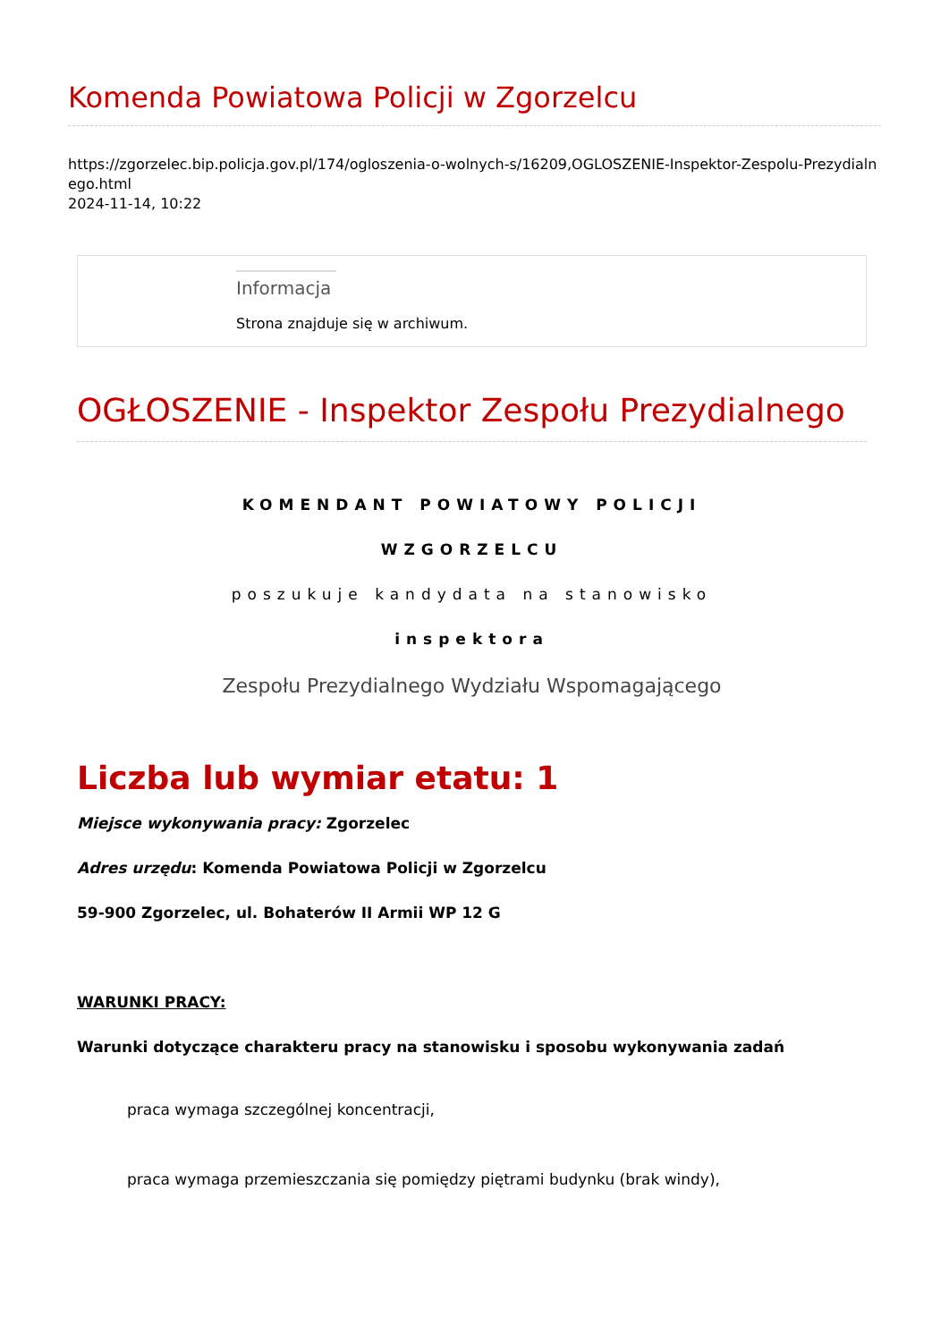Komenda Powiatowa Policji w Zgorzelcu
https://zgorzelec.bip.policja.gov.pl/174/ogloszenia-o-wolnych-s/16209,OGLOSZENIE-Inspektor-Zespolu-Prezydialnego.html
2024-11-14, 10:22
Informacja
Strona znajduje się w archiwum.
OGŁOSZENIE - Inspektor Zespołu Prezydialnego
KOMENDANT POWIATOWY POLICJI
WZGORZELCU
poszukuje kandydata na stanowisko
inspektora
Zespołu Prezydialnego Wydziału Wspomagającego
Liczba lub wymiar etatu: 1
Miejsce wykonywania pracy: Zgorzelec
Adres urzędu: Komenda Powiatowa Policji w Zgorzelcu
59-900 Zgorzelec, ul. Bohaterów II Armii WP 12 G
WARUNKI PRACY:
Warunki dotyczące charakteru pracy na stanowisku i sposobu wykonywania zadań
praca wymaga szczególnej koncentracji,
praca wymaga przemieszczania się pomiędzy piętrami budynku (brak windy),